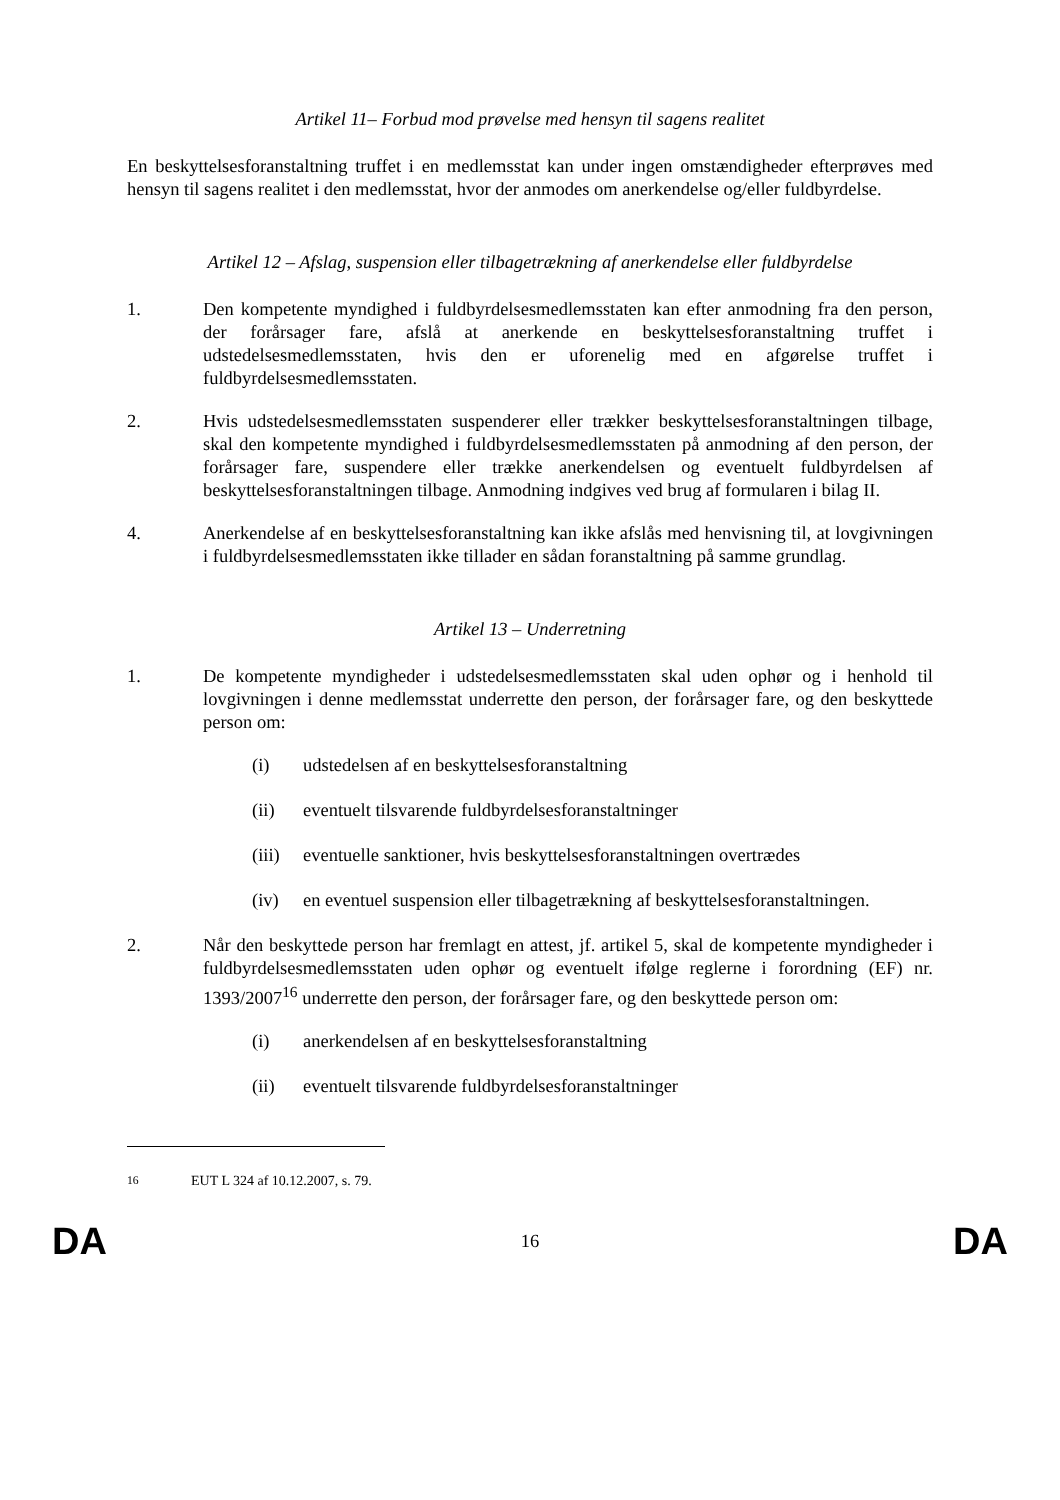Artikel 11– Forbud mod prøvelse med hensyn til sagens realitet
En beskyttelsesforanstaltning truffet i en medlemsstat kan under ingen omstændigheder efterprøves med hensyn til sagens realitet i den medlemsstat, hvor der anmodes om anerkendelse og/eller fuldbyrdelse.
Artikel 12 – Afslag, suspension eller tilbagetrækning af anerkendelse eller fuldbyrdelse
1. Den kompetente myndighed i fuldbyrdelsesmedlemsstaten kan efter anmodning fra den person, der forårsager fare, afslå at anerkende en beskyttelsesforanstaltning truffet i udstedelsesmedlemsstaten, hvis den er uforenelig med en afgørelse truffet i fuldbyrdelsesmedlemsstaten.
2. Hvis udstedelsesmedlemsstaten suspenderer eller trækker beskyttelsesforanstaltningen tilbage, skal den kompetente myndighed i fuldbyrdelsesmedlemsstaten på anmodning af den person, der forårsager fare, suspendere eller trække anerkendelsen og eventuelt fuldbyrdelsen af beskyttelsesforanstaltningen tilbage. Anmodning indgives ved brug af formularen i bilag II.
4. Anerkendelse af en beskyttelsesforanstaltning kan ikke afslås med henvisning til, at lovgivningen i fuldbyrdelsesmedlemsstaten ikke tillader en sådan foranstaltning på samme grundlag.
Artikel 13 – Underretning
1. De kompetente myndigheder i udstedelsesmedlemsstaten skal uden ophør og i henhold til lovgivningen i denne medlemsstat underrette den person, der forårsager fare, og den beskyttede person om:
(i) udstedelsen af en beskyttelsesforanstaltning
(ii) eventuelt tilsvarende fuldbyrdelsesforanstaltninger
(iii)
eventuelle sanktioner, hvis beskyttelsesforanstaltningen overtrædes
(iv) en eventuel suspension eller tilbagetrækning af beskyttelsesforanstaltningen.
2. Når den beskyttede person har fremlagt en attest, jf. artikel 5, skal de kompetente myndigheder i fuldbyrdelsesmedlemsstaten uden ophør og eventuelt ifølge reglerne i forordning (EF) nr. 1393/2007<sup>16</sup> underrette den person, der forårsager fare, og den beskyttede person om:
(i) anerkendelsen af en beskyttelsesforanstaltning
(ii) eventuelt tilsvarende fuldbyrdelsesforanstaltninger
<sup>16</sup> EUT L 324 af 10.12.2007, s. 79.
DA 16 DA